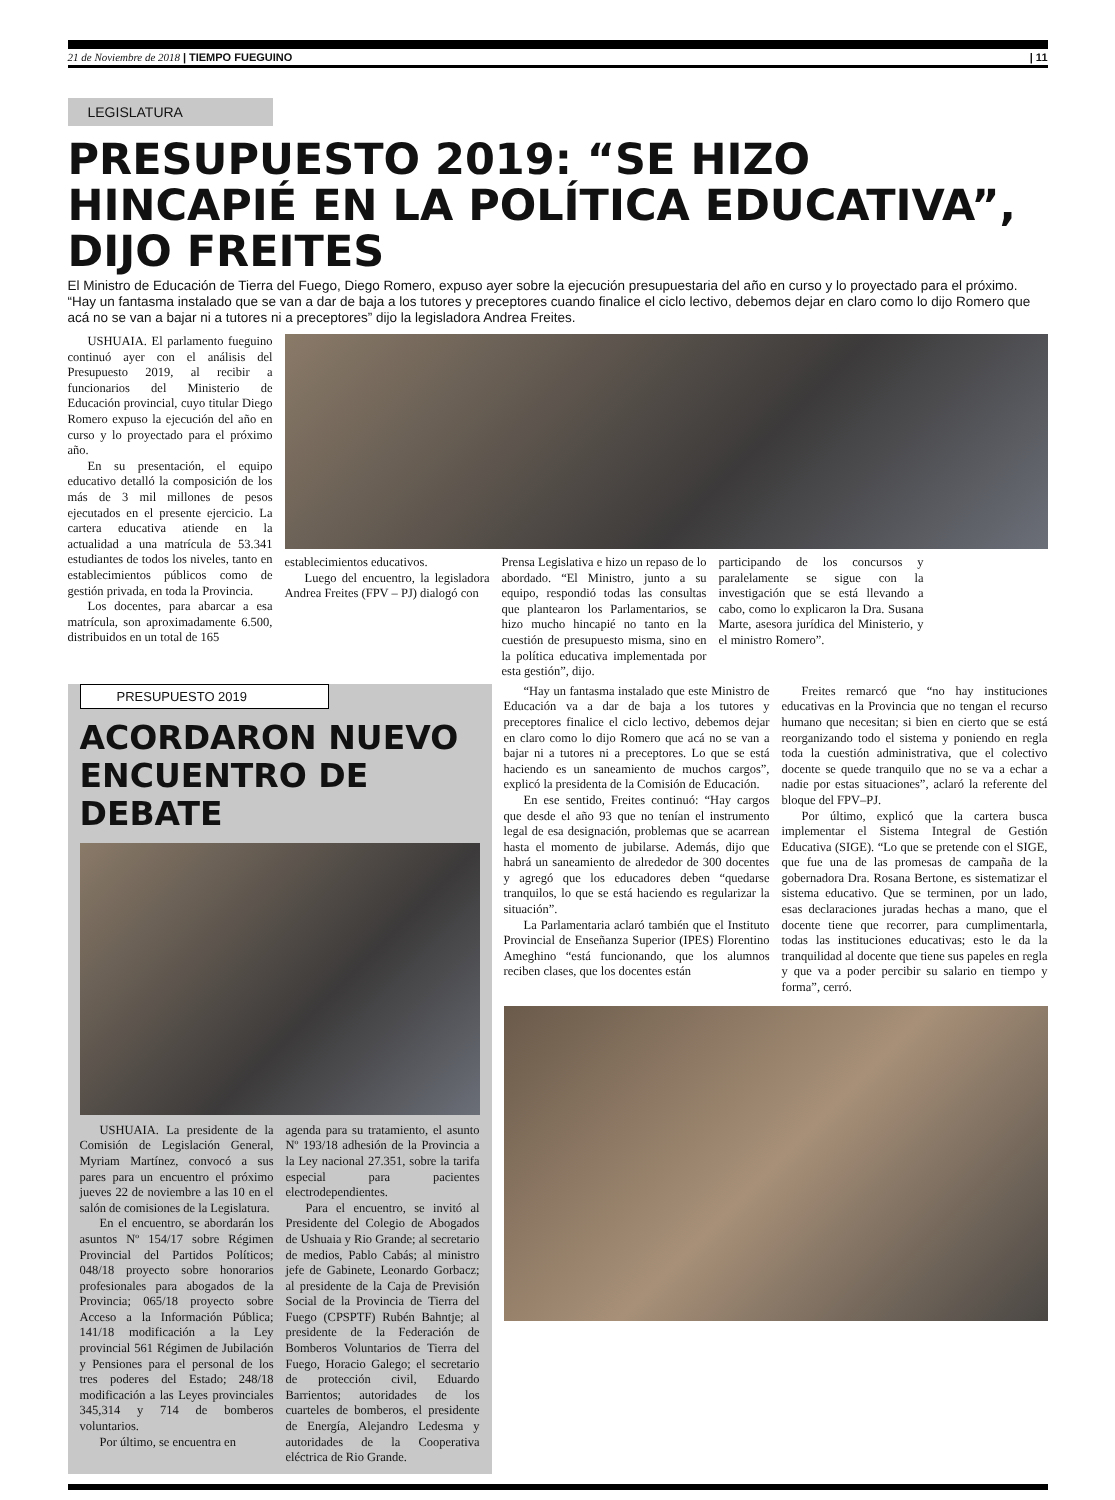21 de Noviembre de 2018 | TIEMPO FUEGUINO | 11
LEGISLATURA
PRESUPUESTO 2019: “SE HIZO HINCAPIÉ EN LA POLÍTICA EDUCATIVA”, DIJO FREITES
El Ministro de Educación de Tierra del Fuego, Diego Romero, expuso ayer sobre la ejecución presupuestaria del año en curso y lo proyectado para el próximo. “Hay un fantasma instalado que se van a dar de baja a los tutores y preceptores cuando finalice el ciclo lectivo, debemos dejar en claro como lo dijo Romero que acá no se van a bajar ni a tutores ni a preceptores” dijo la legisladora Andrea Freites.
USHUAIA. El parlamento fueguino continuó ayer con el análisis del Presupuesto 2019, al recibir a funcionarios del Ministerio de Educación provincial, cuyo titular Diego Romero expuso la ejecución del año en curso y lo proyectado para el próximo año.
En su presentación, el equipo educativo detalló la composición de los más de 3 mil millones de pesos ejecutados en el presente ejercicio. La cartera educativa atiende en la actualidad a una matrícula de 53.341 estudiantes de todos los niveles, tanto en establecimientos públicos como de gestión privada, en toda la Provincia.
Los docentes, para abarcar a esa matrícula, son aproximadamente 6.500, distribuidos en un total de 165
establecimientos educativos.
Luego del encuentro, la legisladora Andrea Freites (FPV – PJ) dialogó con
Prensa Legislativa e hizo un repaso de lo abordado. “El Ministro, junto a su equipo, respondió todas las consultas que plantearon los Parlamentarios, se hizo mucho hincapié no tanto en la cuestión de presupuesto misma, sino en la política educativa implementada por esta gestión”, dijo.
participando de los concursos y paralelamente se sigue con la investigación que se está llevando a cabo, como lo explicaron la Dra. Susana Marte, asesora jurídica del Ministerio, y el ministro Romero”.
PRESUPUESTO 2019
ACORDARON NUEVO ENCUENTRO DE DEBATE
USHUAIA. La presidente de la Comisión de Legislación General, Myriam Martínez, convocó a sus pares para un encuentro el próximo jueves 22 de noviembre a las 10 en el salón de comisiones de la Legislatura.
En el encuentro, se abordarán los asuntos Nº 154/17 sobre Régimen Provincial del Partidos Políticos; 048/18 proyecto sobre honorarios profesionales para abogados de la Provincia; 065/18 proyecto sobre Acceso a la Información Pública; 141/18 modificación a la Ley provincial 561 Régimen de Jubilación y Pensiones para el personal de los tres poderes del Estado; 248/18 modificación a las Leyes provinciales 345,314 y 714 de bomberos voluntarios.
Por último, se encuentra en
agenda para su tratamiento, el asunto Nº 193/18 adhesión de la Provincia a la Ley nacional 27.351, sobre la tarifa especial para pacientes electrodependientes.
Para el encuentro, se invitó al Presidente del Colegio de Abogados de Ushuaia y Rio Grande; al secretario de medios, Pablo Cabás; al ministro jefe de Gabinete, Leonardo Gorbacz; al presidente de la Caja de Previsión Social de la Provincia de Tierra del Fuego (CPSPTF) Rubén Bahntje; al presidente de la Federación de Bomberos Voluntarios de Tierra del Fuego, Horacio Galego; el secretario de protección civil, Eduardo Barrientos; autoridades de los cuarteles de bomberos, el presidente de Energía, Alejandro Ledesma y autoridades de la Cooperativa eléctrica de Rio Grande.
“Hay un fantasma instalado que este Ministro de Educación va a dar de baja a los tutores y preceptores finalice el ciclo lectivo, debemos dejar en claro como lo dijo Romero que acá no se van a bajar ni a tutores ni a preceptores. Lo que se está haciendo es un saneamiento de muchos cargos”, explicó la presidenta de la Comisión de Educación.
En ese sentido, Freites continuó: “Hay cargos que desde el año 93 que no tenían el instrumento legal de esa designación, problemas que se acarrean hasta el momento de jubilarse. Además, dijo que habrá un saneamiento de alrededor de 300 docentes y agregó que los educadores deben “quedarse tranquilos, lo que se está haciendo es regularizar la situación”.
La Parlamentaria aclaró también que el Instituto Provincial de Enseñanza Superior (IPES) Florentino Ameghino “está funcionando, que los alumnos reciben clases, que los docentes están
Freites remarcó que “no hay instituciones educativas en la Provincia que no tengan el recurso humano que necesitan; si bien en cierto que se está reorganizando todo el sistema y poniendo en regla toda la cuestión administrativa, que el colectivo docente se quede tranquilo que no se va a echar a nadie por estas situaciones”, aclaró la referente del bloque del FPV–PJ.
Por último, explicó que la cartera busca implementar el Sistema Integral de Gestión Educativa (SIGE). “Lo que se pretende con el SIGE, que fue una de las promesas de campaña de la gobernadora Dra. Rosana Bertone, es sistematizar el sistema educativo. Que se terminen, por un lado, esas declaraciones juradas hechas a mano, que el docente tiene que recorrer, para cumplimentarla, todas las instituciones educativas; esto le da la tranquilidad al docente que tiene sus papeles en regla y que va a poder percibir su salario en tiempo y forma”, cerró.